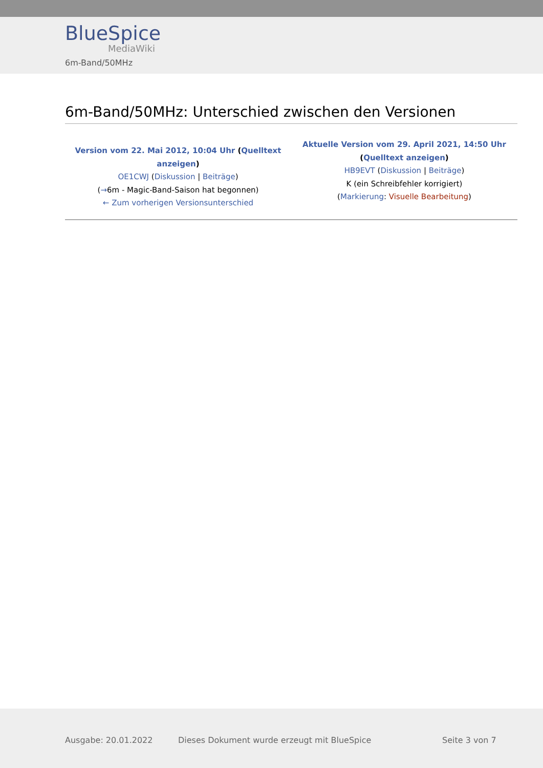BlueSpice
MediaWiki
6m-Band/50MHz
6m-Band/50MHz: Unterschied zwischen den Versionen
| Version vom 22. Mai 2012, 10:04 Uhr ( Quelltext anzeigen ) OE1CWJ ( Diskussion / Beiträge ) ( → 6m - Magic-Band-Saison hat begonnen) ← Zum vorherigen Versionsunterschied | Aktuelle Version vom 29. April 2021, 14:50 Uhr ( Quelltext anzeigen ) HB9EVT ( Diskussion / Beiträge ) K (ein Schreibfehler korrigiert) ( Markierung : Visuelle Bearbeitung ) |
Ausgabe: 20.01.2022 Dieses Dokument wurde erzeugt mit BlueSpice Seite 3 von 7